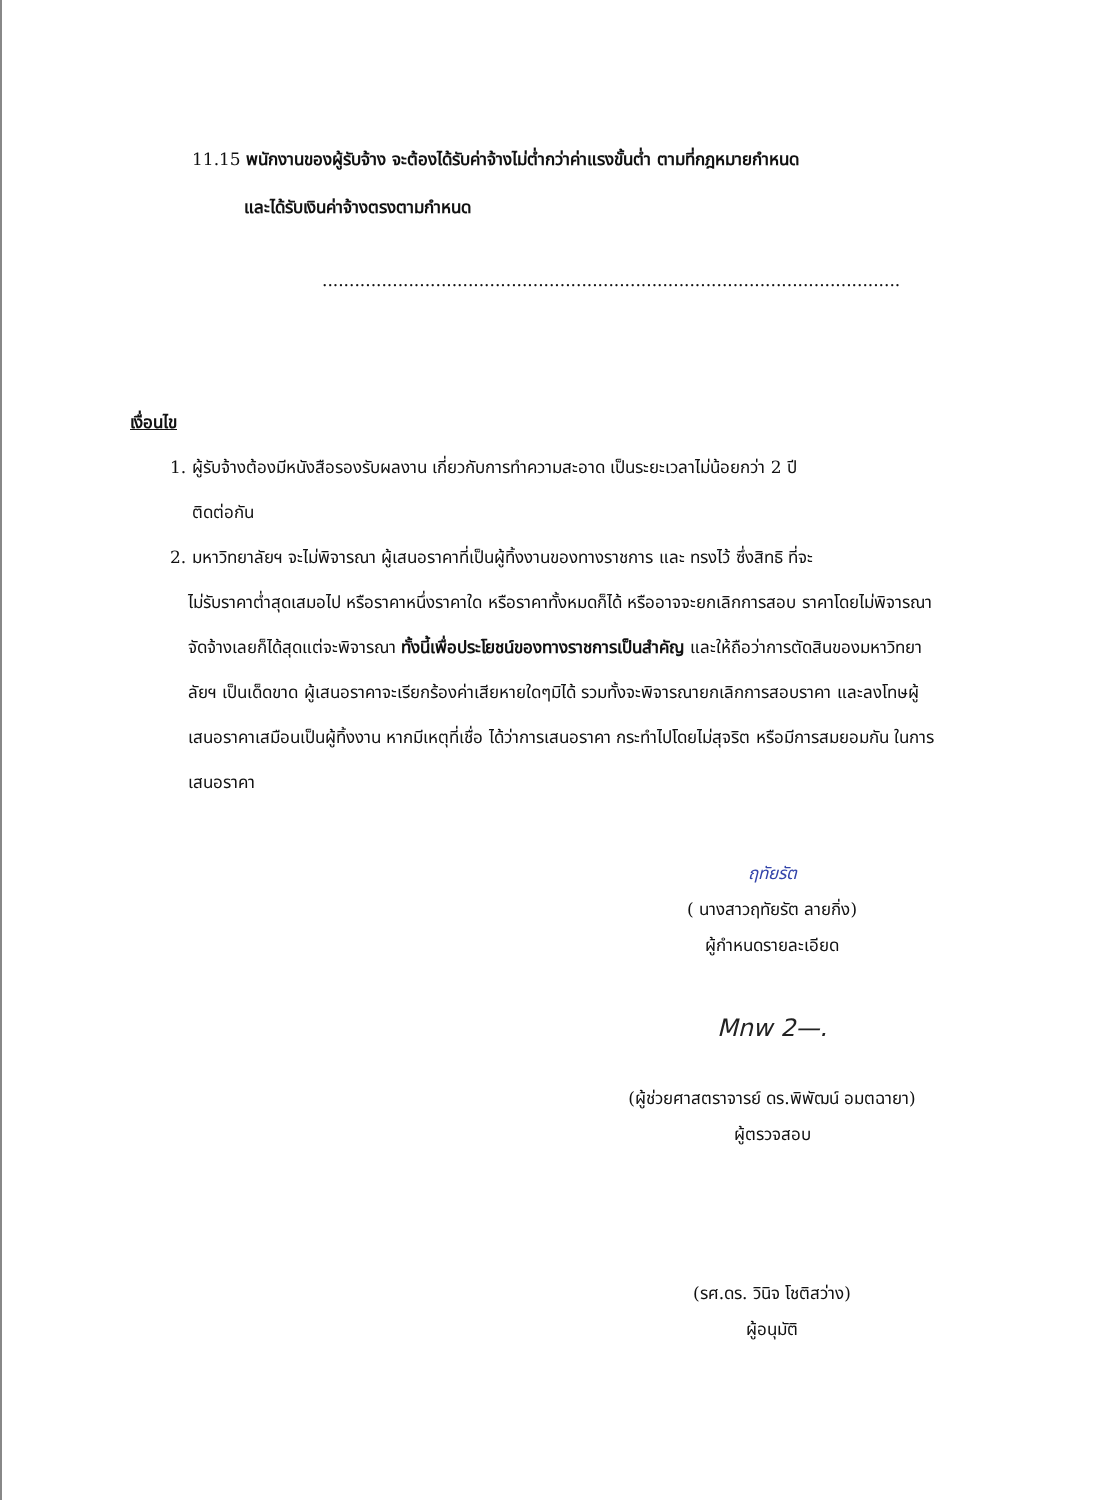11.15 พนักงานของผู้รับจ้าง จะต้องได้รับค่าจ้างไม่ต่ำกว่าค่าแรงขั้นต่ำ ตามที่กฎหมายกำหนด
และได้รับเงินค่าจ้างตรงตามกำหนด
...........................................................................................................
เงื่อนไข
1. ผู้รับจ้างต้องมีหนังสือรองรับผลงาน เกี่ยวกับการทำความสะอาด เป็นระยะเวลาไม่น้อยกว่า 2 ปี
ติดต่อกัน
2. มหาวิทยาลัยฯ จะไม่พิจารณา ผู้เสนอราคาที่เป็นผู้ทิ้งงานของทางราชการ และ ทรงไว้ ซึ่งสิทธิ ที่จะ
ไม่รับราคาต่ำสุดเสมอไป หรือราคาหนึ่งราคาใด หรือราคาทั้งหมดก็ได้ หรืออาจจะยกเลิกการสอบ ราคาโดยไม่พิจารณาจัดจ้างเลยก็ได้สุดแต่จะพิจารณา ทั้งนี้เพื่อประโยชน์ของทางราชการเป็นสำคัญ และให้ถือว่าการตัดสินของมหาวิทยาลัยฯ เป็นเด็ดขาด ผู้เสนอราคาจะเรียกร้องค่าเสียหายใดๆมิได้ รวมทั้งจะพิจารณายกเลิกการสอบราคา และลงโทษผู้เสนอราคาเสมือนเป็นผู้ทิ้งงาน หากมีเหตุที่เชื่อ ได้ว่าการเสนอราคา กระทำไปโดยไม่สุจริต หรือมีการสมยอมกัน ในการเสนอราคา
ฤทัยรัต
( นางสาวฤทัยรัต ลายกิ่ง)
ผู้กำหนดรายละเอียด
Mnw 2—.
(ผู้ช่วยศาสตราจารย์ ดร.พิพัฒน์ อมตฉายา)
ผู้ตรวจสอบ
(รศ.ดร. วินิจ โชติสว่าง)
ผู้อนุมัติ